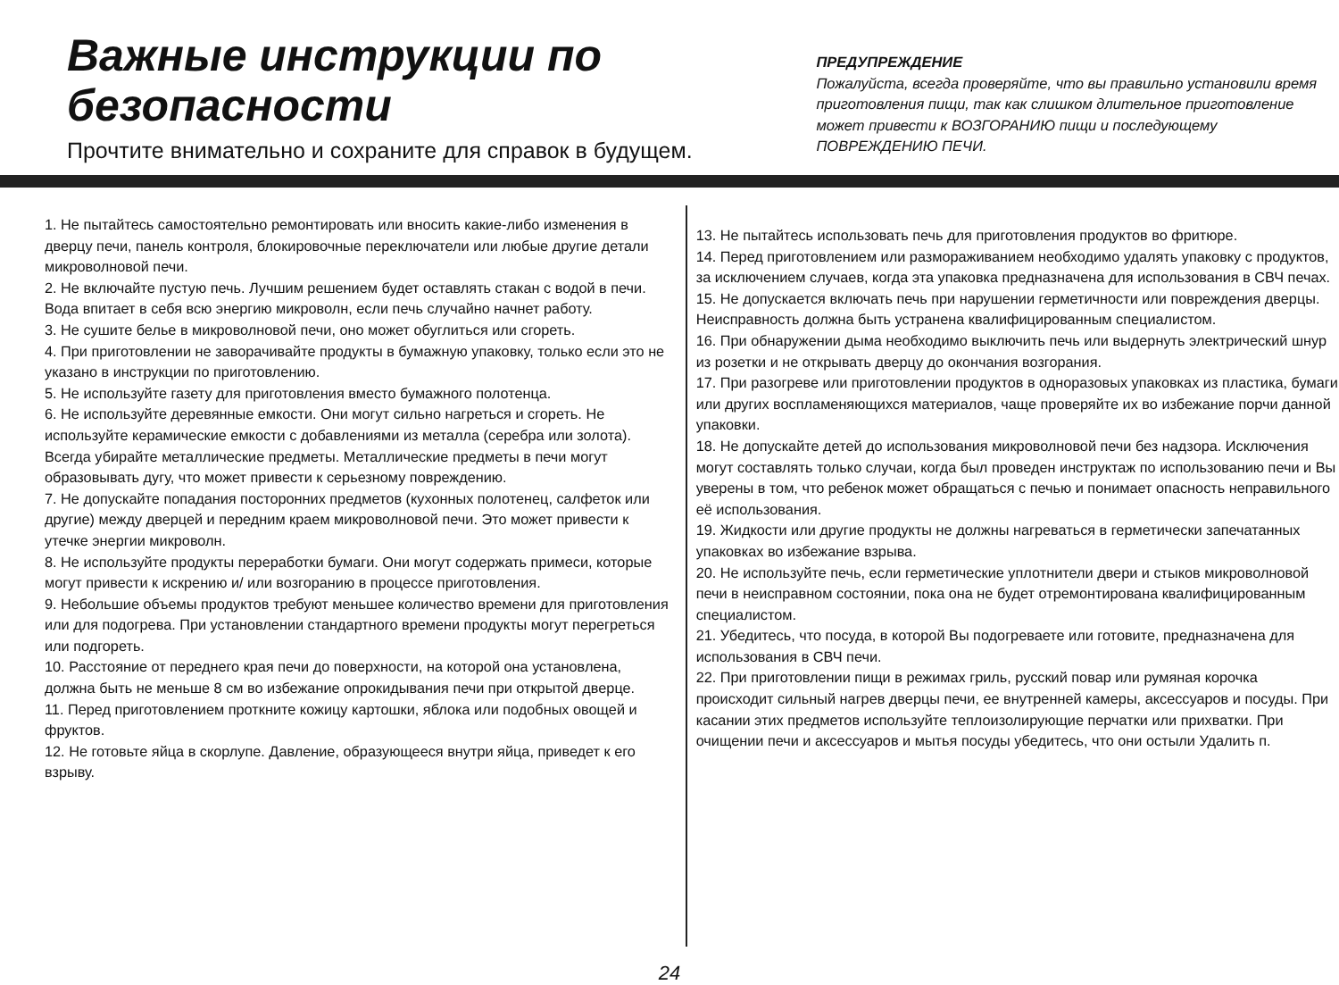Важные инструкции по безопасности
Прочтите внимательно и сохраните для справок в будущем.
ПРЕДУПРЕЖДЕНИЕ
Пожалуйста, всегда проверяйте, что вы правильно установили время приготовления пищи, так как слишком длительное приготовление может привести к ВОЗГОРАНИЮ пищи и последующему ПОВРЕЖДЕНИЮ ПЕЧИ.
1. Не пытайтесь самостоятельно ремонтировать или вносить какие-либо изменения в дверцу печи, панель контроля, блокировочные переключатели или любые другие детали микроволновой печи.
2. Не включайте пустую печь. Лучшим решением будет оставлять стакан с водой в печи. Вода впитает в себя всю энергию микроволн, если печь случайно начнет работу.
3. Не сушите белье в микроволновой печи, оно может обуглиться или сгореть.
4. При приготовлении не заворачивайте продукты в бумажную упаковку, только если это не указано в инструкции по приготовлению.
5. Не используйте газету для приготовления вместо бумажного полотенца.
6. Не используйте деревянные емкости. Они могут сильно нагреться и сгореть. Не используйте керамические емкости с добавлениями из металла (серебра или золота). Всегда убирайте металлические предметы. Металлические предметы в печи могут образовывать дугу, что может привести к серьезному повреждению.
7. Не допускайте попадания посторонних предметов (кухонных полотенец, салфеток или другие) между дверцей и передним краем микроволновой печи. Это может привести к утечке энергии микроволн.
8. Не используйте продукты переработки бумаги. Они могут содержать примеси, которые могут привести к искрению и/ или возгоранию в процессе приготовления.
9. Небольшие объемы продуктов требуют меньшее количество времени для приготовления или для подогрева. При установлении стандартного времени продукты могут перегреться или подгореть.
10. Расстояние от переднего края печи до поверхности, на которой она установлена, должна быть не меньше 8 см во избежание опрокидывания печи при открытой дверце.
11. Перед приготовлением проткните кожицу картошки, яблока или подобных овощей и фруктов.
12. Не готовьте яйца в скорлупе. Давление, образующееся внутри яйца, приведет к его взрыву.
13. Не пытайтесь использовать печь для приготовления продуктов во фритюре.
14. Перед приготовлением или размораживанием необходимо удалять упаковку с продуктов, за исключением случаев, когда эта упаковка предназначена для использования в СВЧ печах.
15. Не допускается включать печь при нарушении герметичности или повреждения дверцы. Неисправность должна быть устранена квалифицированным специалистом.
16. При обнаружении дыма необходимо выключить печь или выдернуть электрический шнур из розетки и не открывать дверцу до окончания возгорания.
17. При разогреве или приготовлении продуктов в одноразовых упаковках из пластика, бумаги или других воспламеняющихся материалов, чаще проверяйте их во избежание порчи данной упаковки.
18. Не допускайте детей до использования микроволновой печи без надзора. Исключения могут составлять только случаи, когда был проведен инструктаж по использованию печи и Вы уверены в том, что ребенок может обращаться с печью и понимает опасность неправильного её использования.
19. Жидкости или другие продукты не должны нагреваться в герметически запечатанных упаковках во избежание взрыва.
20. Не используйте печь, если герметические уплотнители двери и стыков микроволновой печи в неисправном состоянии, пока она не будет отремонтирована квалифицированным специалистом.
21. Убедитесь, что посуда, в которой Вы подогреваете или готовите, предназначена для использования в СВЧ печи.
22. При приготовлении пищи в режимах гриль, русский повар или румяная корочка происходит сильный нагрев дверцы печи, ее внутренней камеры, аксессуаров и посуды. При касании этих предметов используйте теплоизолирующие перчатки или прихватки. При очищении печи и аксессуаров и мытья посуды убедитесь, что они остыли Удалить п.
24